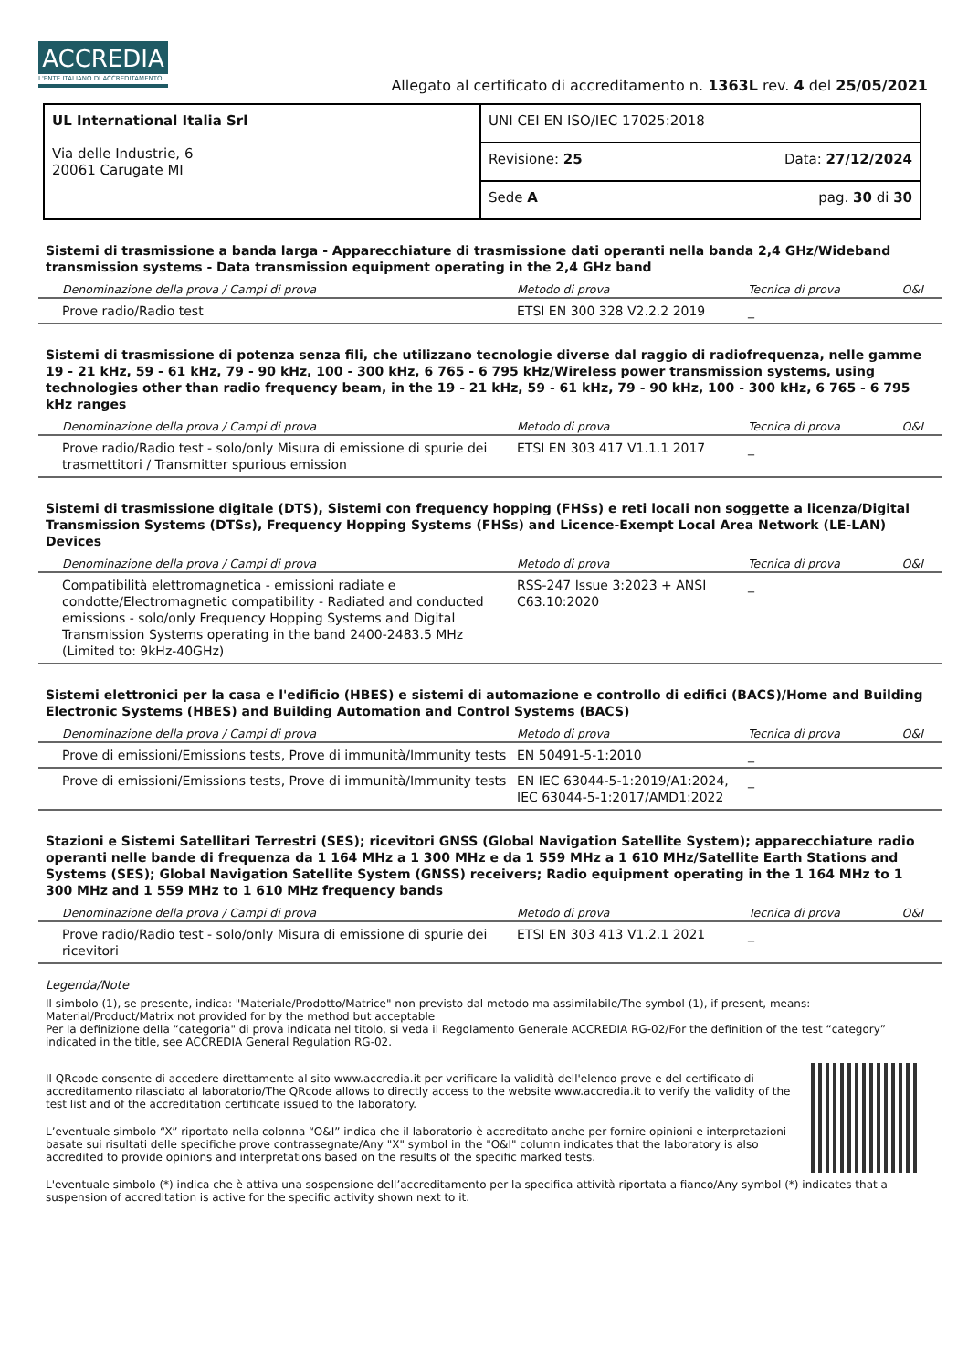ACCREDIA
L'ENTE ITALIANO DI ACCREDITAMENTO
Allegato al certificato di accreditamento n. 1363L rev. 4 del 25/05/2021
| UL International Italia Srl Via delle Industrie, 6 20061 Carugate MI | UNI CEI EN ISO/IEC 17025:2018 |
| | Revisione: 25 Data: 27/12/2024 |
| | Sede A pag. 30 di 30 |
Sistemi di trasmissione a banda larga - Apparecchiature di trasmissione dati operanti nella banda 2,4 GHz/Wideband transmission systems - Data transmission equipment operating in the 2,4 GHz band
| Denominazione della prova / Campi di prova | Metodo di prova | Tecnica di prova | O&I |
| --- | --- | --- | --- |
| Prove radio/Radio test | ETSI EN 300 328 V2.2.2 2019 | _ | |
Sistemi di trasmissione di potenza senza fili, che utilizzano tecnologie diverse dal raggio di radiofrequenza, nelle gamme 19 - 21 kHz, 59 - 61 kHz, 79 - 90 kHz, 100 - 300 kHz, 6 765 - 6 795 kHz/Wireless power transmission systems, using technologies other than radio frequency beam, in the 19 - 21 kHz, 59 - 61 kHz, 79 - 90 kHz, 100 - 300 kHz, 6 765 - 6 795 kHz ranges
| Denominazione della prova / Campi di prova | Metodo di prova | Tecnica di prova | O&I |
| --- | --- | --- | --- |
| Prove radio/Radio test - solo/only Misura di emissione di spurie dei trasmettitori / Transmitter spurious emission | ETSI EN 303 417 V1.1.1 2017 | _ | |
Sistemi di trasmissione digitale (DTS), Sistemi con frequency hopping (FHSs) e reti locali non soggette a licenza/Digital Transmission Systems (DTSs), Frequency Hopping Systems (FHSs) and Licence-Exempt Local Area Network (LE-LAN) Devices
| Denominazione della prova / Campi di prova | Metodo di prova | Tecnica di prova | O&I |
| --- | --- | --- | --- |
| Compatibilità elettromagnetica - emissioni radiate e condotte/Electromagnetic compatibility - Radiated and conducted emissions - solo/only Frequency Hopping Systems and Digital Transmission Systems operating in the band 2400-2483.5 MHz (Limited to: 9kHz-40GHz) | RSS-247 Issue 3:2023 + ANSI C63.10:2020 | _ | |
Sistemi elettronici per la casa e l'edificio (HBES) e sistemi di automazione e controllo di edifici (BACS)/Home and Building Electronic Systems (HBES) and Building Automation and Control Systems (BACS)
| Denominazione della prova / Campi di prova | Metodo di prova | Tecnica di prova | O&I |
| --- | --- | --- | --- |
| Prove di emissioni/Emissions tests, Prove di immunità/Immunity tests | EN 50491-5-1:2010 | _ | |
| Prove di emissioni/Emissions tests, Prove di immunità/Immunity tests | EN IEC 63044-5-1:2019/A1:2024, IEC 63044-5-1:2017/AMD1:2022 | _ | |
Stazioni e Sistemi Satellitari Terrestri (SES); ricevitori GNSS (Global Navigation Satellite System); apparecchiature radio operanti nelle bande di frequenza da 1 164 MHz a 1 300 MHz e da 1 559 MHz a 1 610 MHz/Satellite Earth Stations and Systems (SES); Global Navigation Satellite System (GNSS) receivers; Radio equipment operating in the 1 164 MHz to 1 300 MHz and 1 559 MHz to 1 610 MHz frequency bands
| Denominazione della prova / Campi di prova | Metodo di prova | Tecnica di prova | O&I |
| --- | --- | --- | --- |
| Prove radio/Radio test - solo/only Misura di emissione di spurie dei ricevitori | ETSI EN 303 413 V1.2.1 2021 | _ | |
Legenda/Note
Il simbolo (1), se presente, indica: "Materiale/Prodotto/Matrice" non previsto dal metodo ma assimilabile/The symbol (1), if present, means: Material/Product/Matrix not provided for by the method but acceptable
Per la definizione della “categoria" di prova indicata nel titolo, si veda il Regolamento Generale ACCREDIA RG-02/For the definition of the test “category” indicated in the title, see ACCREDIA General Regulation RG-02.
Il QRcode consente di accedere direttamente al sito www.accredia.it per verificare la validità dell'elenco prove e del certificato di accreditamento rilasciato al laboratorio/The QRcode allows to directly access to the website www.accredia.it to verify the validity of the test list and of the accreditation certificate issued to the laboratory.
L’eventuale simbolo “X” riportato nella colonna “O&I” indica che il laboratorio è accreditato anche per fornire opinioni e interpretazioni basate sui risultati delle specifiche prove contrassegnate/Any "X" symbol in the "O&I" column indicates that the laboratory is also accredited to provide opinions and interpretations based on the results of the specific marked tests.
L'eventuale simbolo (*) indica che è attiva una sospensione dell’accreditamento per la specifica attività riportata a fianco/Any symbol (*) indicates that a suspension of accreditation is active for the specific activity shown next to it.